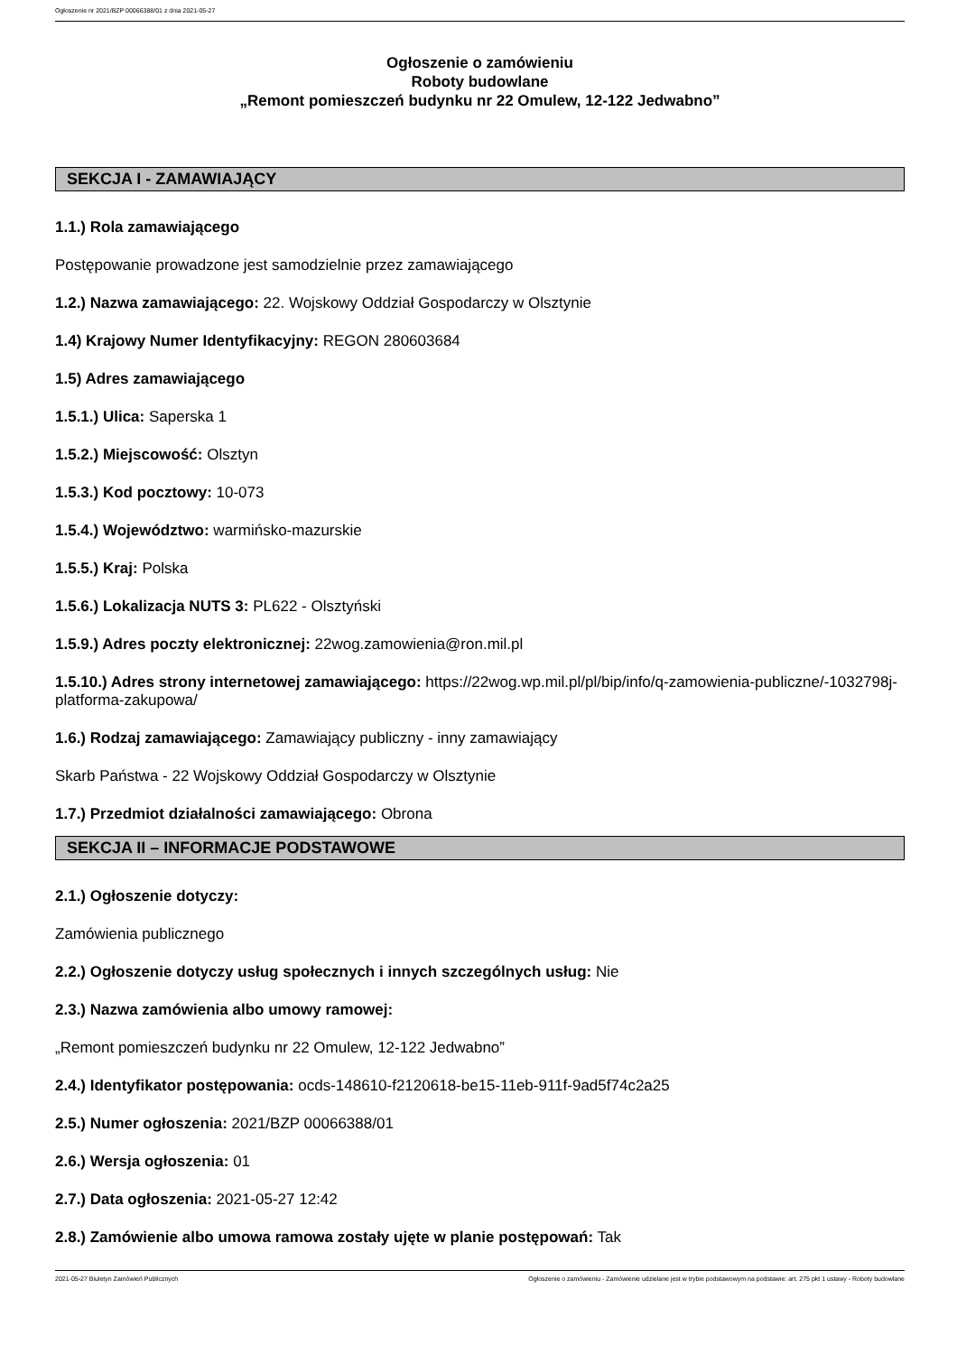Ogłoszenie nr 2021/BZP 00066388/01 z dnia 2021-05-27
Ogłoszenie o zamówieniu
Roboty budowlane
„Remont pomieszczeń budynku nr 22 Omulew, 12-122 Jedwabno”
SEKCJA I - ZAMAWIAJĄCY
1.1.) Rola zamawiającego
Postępowanie prowadzone jest samodzielnie przez zamawiającego
1.2.) Nazwa zamawiającego: 22. Wojskowy Oddział Gospodarczy w Olsztynie
1.4) Krajowy Numer Identyfikacyjny: REGON 280603684
1.5) Adres zamawiającego
1.5.1.) Ulica: Saperska 1
1.5.2.) Miejscowość: Olsztyn
1.5.3.) Kod pocztowy: 10-073
1.5.4.) Województwo: warmińsko-mazurskie
1.5.5.) Kraj: Polska
1.5.6.) Lokalizacja NUTS 3: PL622 - Olsztyński
1.5.9.) Adres poczty elektronicznej: 22wog.zamowienia@ron.mil.pl
1.5.10.) Adres strony internetowej zamawiającego: https://22wog.wp.mil.pl/pl/bip/info/q-zamowienia-publiczne/-1032798j-platforma-zakupowa/
1.6.) Rodzaj zamawiającego: Zamawiający publiczny - inny zamawiający
Skarb Państwa - 22 Wojskowy Oddział Gospodarczy w Olsztynie
1.7.) Przedmiot działalności zamawiającego: Obrona
SEKCJA II – INFORMACJE PODSTAWOWE
2.1.) Ogłoszenie dotyczy:
Zamówienia publicznego
2.2.) Ogłoszenie dotyczy usług społecznych i innych szczególnych usług: Nie
2.3.) Nazwa zamówienia albo umowy ramowej:
„Remont pomieszczeń budynku nr 22 Omulew, 12-122 Jedwabno”
2.4.) Identyfikator postępowania: ocds-148610-f2120618-be15-11eb-911f-9ad5f74c2a25
2.5.) Numer ogłoszenia: 2021/BZP 00066388/01
2.6.) Wersja ogłoszenia: 01
2.7.) Data ogłoszenia: 2021-05-27 12:42
2.8.) Zamówienie albo umowa ramowa zostały ujęte w planie postępowań: Tak
2021-05-27 Biuletyn Zamówień Publicznych Ogłoszenie o zamówieniu - Zamówienie udzielane jest w trybie podstawowym na podstawie: art. 275 pkt 1 ustawy - Roboty budowlane